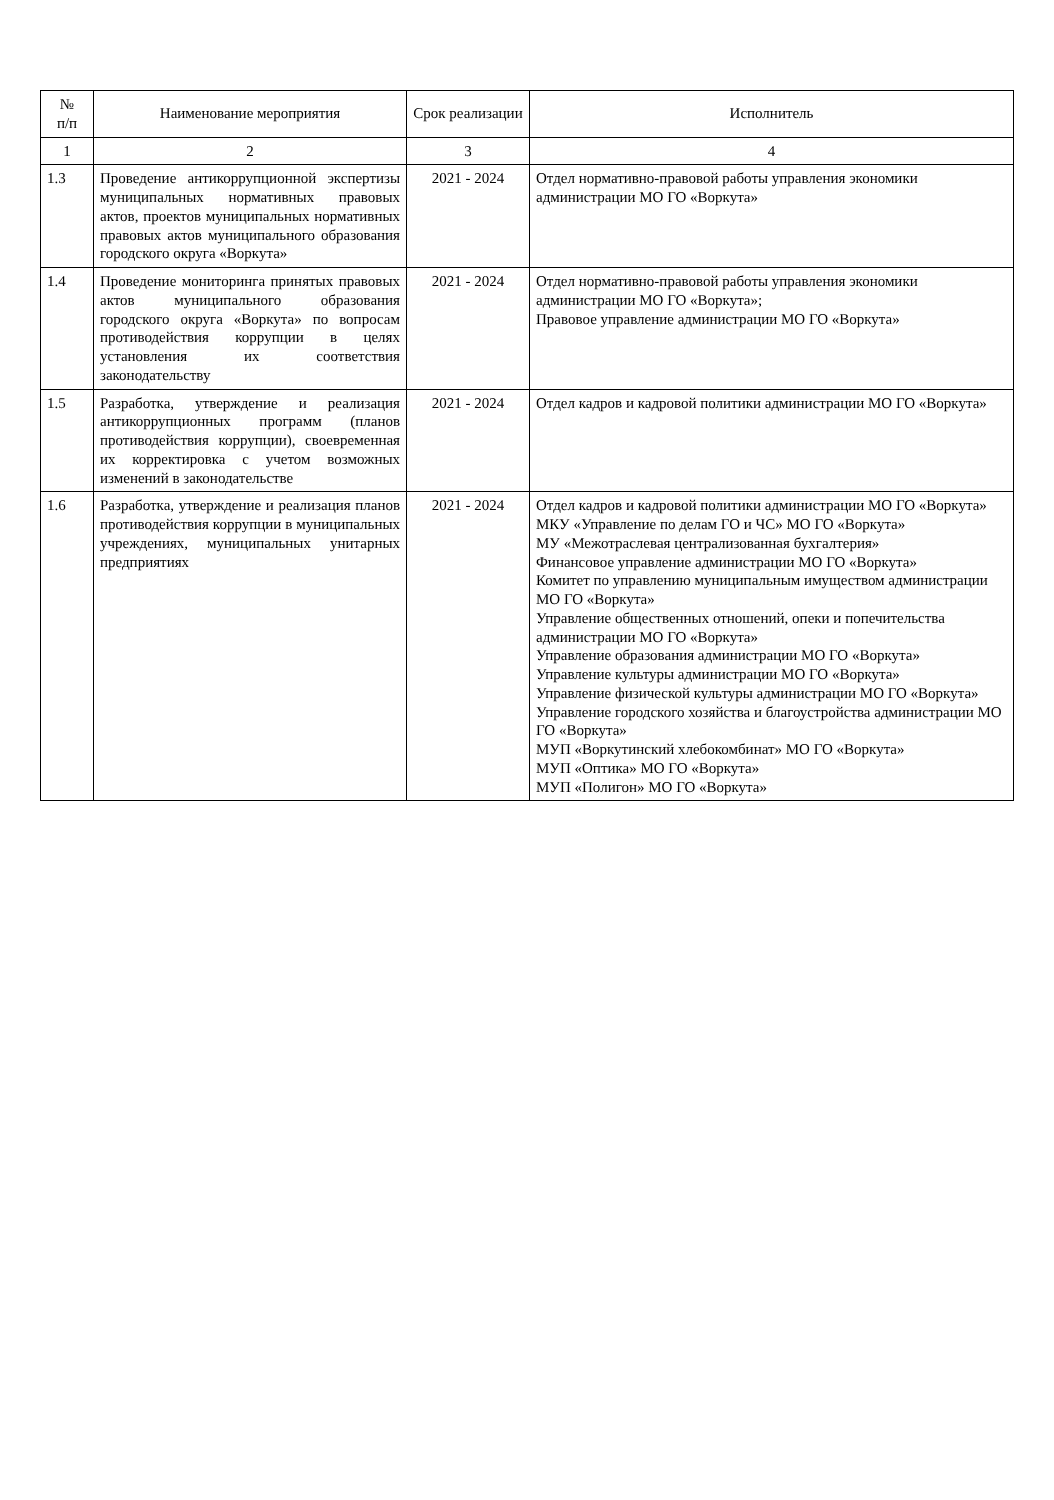| № п/п | Наименование мероприятия | Срок реализации | Исполнитель |
| --- | --- | --- | --- |
| 1 | 2 | 3 | 4 |
| 1.3 | Проведение антикоррупционной экспертизы муниципальных нормативных правовых актов, проектов муниципальных нормативных правовых актов муниципального образования городского округа «Воркута» | 2021 - 2024 | Отдел нормативно-правовой работы управления экономики администрации МО ГО «Воркута» |
| 1.4 | Проведение мониторинга принятых правовых актов муниципального образования городского округа «Воркута» по вопросам противодействия коррупции в целях установления их соответствия законодательству | 2021 - 2024 | Отдел нормативно-правовой работы управления экономики администрации МО ГО «Воркута»; Правовое управление администрации МО ГО «Воркута» |
| 1.5 | Разработка, утверждение и реализация антикоррупционных программ (планов противодействия коррупции), своевременная их корректировка с учетом возможных изменений в законодательстве | 2021 - 2024 | Отдел кадров и кадровой политики администрации МО ГО «Воркута» |
| 1.6 | Разработка, утверждение и реализация планов противодействия коррупции в муниципальных учреждениях, муниципальных унитарных предприятиях | 2021 - 2024 | Отдел кадров и кадровой политики администрации МО ГО «Воркута» МКУ «Управление по делам ГО и ЧС» МО ГО «Воркута» МУ «Межотраслевая централизованная бухгалтерия» Финансовое управление администрации МО ГО «Воркута» Комитет по управлению муниципальным имуществом администрации МО ГО «Воркута» Управление общественных отношений, опеки и попечительства администрации МО ГО «Воркута» Управление образования администрации МО ГО «Воркута» Управление культуры администрации МО ГО «Воркута» Управление физической культуры администрации МО ГО «Воркута» Управление городского хозяйства и благоустройства администрации МО ГО «Воркута» МУП «Воркутинский хлебокомбинат» МО ГО «Воркута» МУП «Оптика» МО ГО «Воркута» МУП «Полигон» МО ГО «Воркута» |